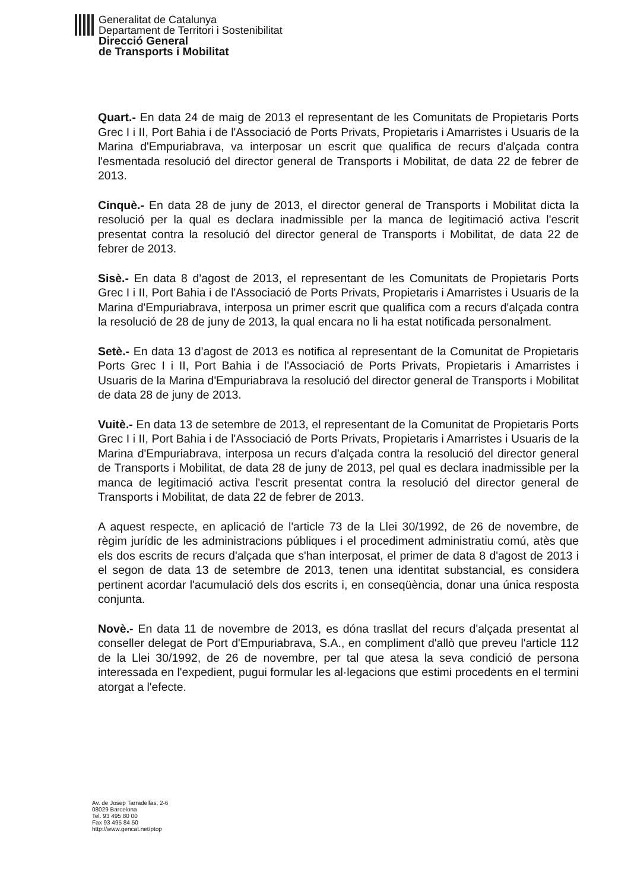Generalitat de Catalunya
Departament de Territori i Sostenibilitat
Direcció General
de Transports i Mobilitat
Quart.- En data 24 de maig de 2013 el representant de les Comunitats de Propietaris Ports Grec I i II, Port Bahia i de l'Associació de Ports Privats, Propietaris i Amarristes i Usuaris de la Marina d'Empuriabrava, va interposar un escrit que qualifica de recurs d'alçada contra l'esmentada resolució del director general de Transports i Mobilitat, de data 22 de febrer de 2013.
Cinquè.- En data 28 de juny de 2013, el director general de Transports i Mobilitat dicta la resolució per la qual es declara inadmissible per la manca de legitimació activa l'escrit presentat contra la resolució del director general de Transports i Mobilitat, de data 22 de febrer de 2013.
Sisè.- En data 8 d'agost de 2013, el representant de les Comunitats de Propietaris Ports Grec I i II, Port Bahia i de l'Associació de Ports Privats, Propietaris i Amarristes i Usuaris de la Marina d'Empuriabrava, interposa un primer escrit que qualifica com a recurs d'alçada contra la resolució de 28 de juny de 2013, la qual encara no li ha estat notificada personalment.
Setè.- En data 13 d'agost de 2013 es notifica al representant de la Comunitat de Propietaris Ports Grec I i II, Port Bahia i de l'Associació de Ports Privats, Propietaris i Amarristes i Usuaris de la Marina d'Empuriabrava la resolució del director general de Transports i Mobilitat de data 28 de juny de 2013.
Vuitè.- En data 13 de setembre de 2013, el representant de la Comunitat de Propietaris Ports Grec I i II, Port Bahia i de l'Associació de Ports Privats, Propietaris i Amarristes i Usuaris de la Marina d'Empuriabrava, interposa un recurs d'alçada contra la resolució del director general de Transports i Mobilitat, de data 28 de juny de 2013, pel qual es declara inadmissible per la manca de legitimació activa l'escrit presentat contra la resolució del director general de Transports i Mobilitat, de data 22 de febrer de 2013.
A aquest respecte, en aplicació de l'article 73 de la Llei 30/1992, de 26 de novembre, de règim jurídic de les administracions públiques i el procediment administratiu comú, atès que els dos escrits de recurs d'alçada que s'han interposat, el primer de data 8 d'agost de 2013 i el segon de data 13 de setembre de 2013, tenen una identitat substancial, es considera pertinent acordar l'acumulació dels dos escrits i, en conseqüència, donar una única resposta conjunta.
Novè.- En data 11 de novembre de 2013, es dóna trasllat del recurs d'alçada presentat al conseller delegat de Port d'Empuriabrava, S.A., en compliment d'allò que preveu l'article 112 de la Llei 30/1992, de 26 de novembre, per tal que atesa la seva condició de persona interessada en l'expedient, pugui formular les al·legacions que estimi procedents en el termini atorgat a l'efecte.
Av. de Josep Tarradellas, 2-6
08029 Barcelona
Tel. 93 495 80 00
Fax 93 495 84 50
http://www.gencat.net/ptop